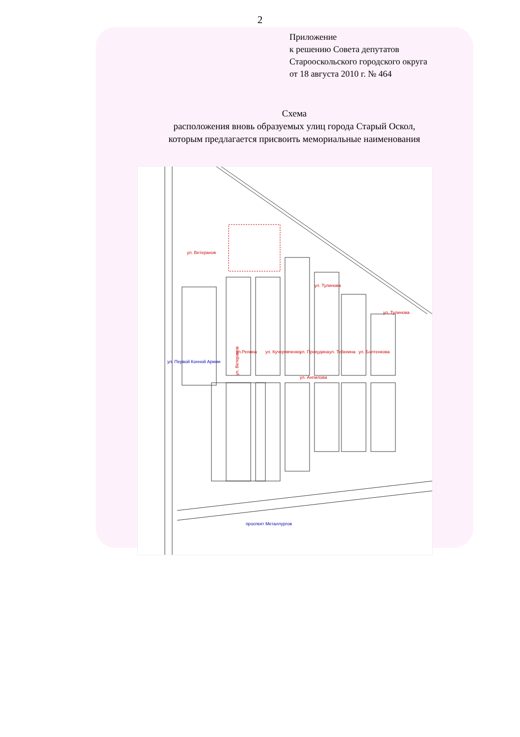2
Приложение
к решению Совета депутатов
Старооскольского городского округа
от 18 августа 2010 г. № 464
Схема
расположения вновь образуемых улиц города Старый Оскол,
которым предлагается присвоить мемориальные наименования
ул. Ветеранов
ул. Анпилова
ул. Тулинова
ул. Ветеранов
ул. Тулинова
ул.Репина
ул. Кучерявченко
ул. Прокудина
ул. Тебекина
ул. Болтенкова
ул. Первой Конной Армии
проспект Металлургов